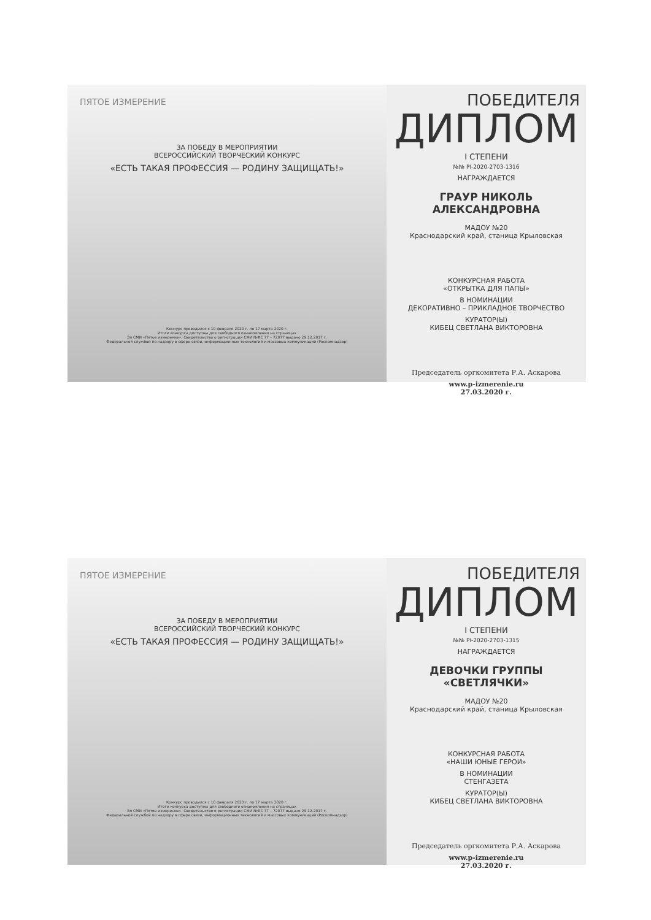ПЯТОЕ ИЗМЕРЕНИЕ
ЗА ПОБЕДУ В МЕРОПРИЯТИИ
ВСЕРОССИЙСКИЙ ТВОРЧЕСКИЙ КОНКУРС
«ЕСТЬ ТАКАЯ ПРОФЕССИЯ — РОДИНУ ЗАЩИЩАТЬ!»
Конкурс проводился с 10 февраля 2020 г. по 17 марта 2020 г.
Итоги конкурса доступны для свободного ознакомления на страницах
Эл СМИ «Пятое измерение». Свидетельство о регистрации СМИ №ФС 77 – 72077 выдано 29.12.2017 г.
Федеральной службой по надзору в сфере связи, информационных технологий и массовых коммуникаций (Роскомнадзор)
ПОБЕДИТЕЛЯ
ДИПЛОМ
I СТЕПЕНИ
№№ PI-2020-2703-1316
НАГРАЖДАЕТСЯ
ГРАУР НИКОЛЬ АЛЕКСАНДРОВНА
МАДОУ №20
Краснодарский край, станица Крыловская
КОНКУРСНАЯ РАБОТА
«ОТКРЫТКА ДЛЯ ПАПЫ»
В НОМИНАЦИИ
ДЕКОРАТИВНО – ПРИКЛАДНОЕ ТВОРЧЕСТВО
КУРАТОР(Ы)
КИБЕЦ СВЕТЛАНА ВИКТОРОВНА
Председатель оргкомитета Р.А. Аскарова
www.p-izmerenie.ru
27.03.2020 г.
ПЯТОЕ ИЗМЕРЕНИЕ
ЗА ПОБЕДУ В МЕРОПРИЯТИИ
ВСЕРОССИЙСКИЙ ТВОРЧЕСКИЙ КОНКУРС
«ЕСТЬ ТАКАЯ ПРОФЕССИЯ — РОДИНУ ЗАЩИЩАТЬ!»
Конкурс проводился с 10 февраля 2020 г. по 17 марта 2020 г.
Итоги конкурса доступны для свободного ознакомления на страницах
Эл СМИ «Пятое измерение». Свидетельство о регистрации СМИ №ФС 77 – 72077 выдано 29.12.2017 г.
Федеральной службой по надзору в сфере связи, информационных технологий и массовых коммуникаций (Роскомнадзор)
ПОБЕДИТЕЛЯ
ДИПЛОМ
I СТЕПЕНИ
№№ PI-2020-2703-1315
НАГРАЖДАЕТСЯ
ДЕВОЧКИ ГРУППЫ «СВЕТЛЯЧКИ»
МАДОУ №20
Краснодарский край, станица Крыловская
КОНКУРСНАЯ РАБОТА
«НАШИ ЮНЫЕ ГЕРОИ»
В НОМИНАЦИИ
СТЕНГАЗЕТА
КУРАТОР(Ы)
КИБЕЦ СВЕТЛАНА ВИКТОРОВНА
Председатель оргкомитета Р.А. Аскарова
www.p-izmerenie.ru
27.03.2020 г.